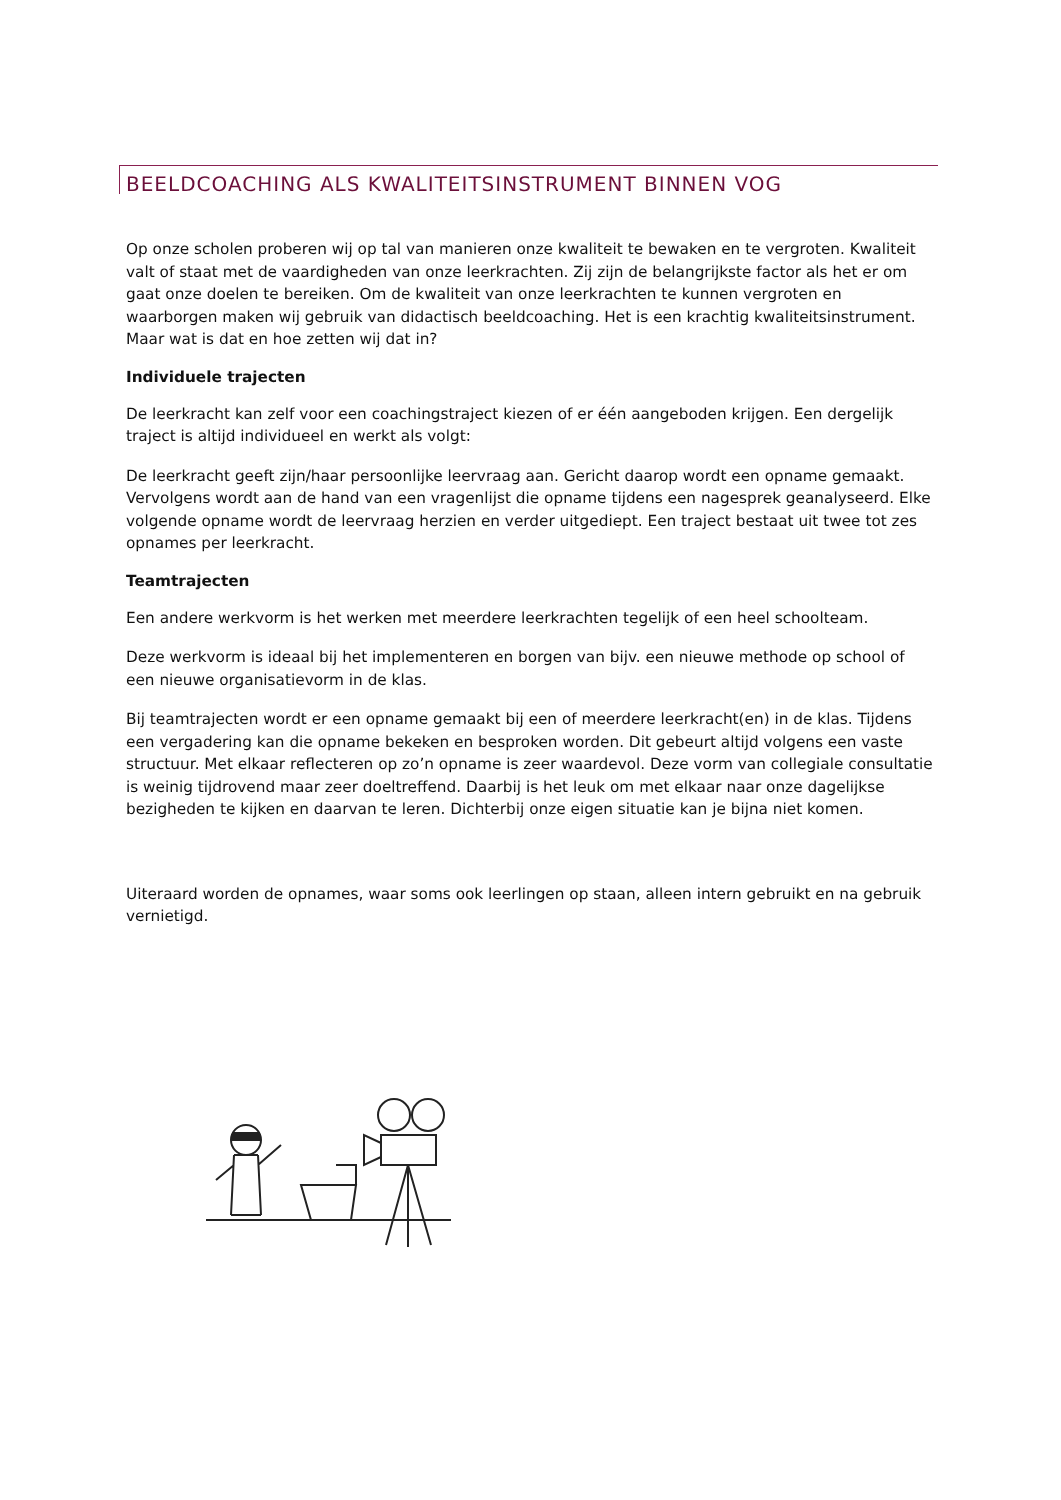BEELDCOACHING ALS KWALITEITSINSTRUMENT BINNEN VOG
Op onze scholen proberen wij op tal van manieren onze kwaliteit te bewaken en te vergroten. Kwaliteit valt of staat met de vaardigheden van onze leerkrachten. Zij zijn de belangrijkste factor als het er om gaat onze doelen te bereiken. Om de kwaliteit van onze leerkrachten te kunnen vergroten en waarborgen maken wij gebruik van didactisch beeldcoaching. Het is een krachtig kwaliteitsinstrument. Maar wat is dat en hoe zetten wij dat in?
Individuele trajecten
De leerkracht kan zelf voor een coachingstraject kiezen of er één aangeboden krijgen. Een dergelijk traject is altijd individueel en werkt als volgt:
De leerkracht geeft zijn/haar persoonlijke leervraag aan. Gericht daarop wordt een opname gemaakt. Vervolgens wordt aan de hand van een vragenlijst die opname tijdens een nagesprek geanalyseerd. Elke volgende opname wordt de leervraag herzien en verder uitgediept. Een traject bestaat uit twee tot zes opnames per leerkracht.
Teamtrajecten
Een andere werkvorm is het werken met meerdere leerkrachten tegelijk of een heel schoolteam.
Deze werkvorm is ideaal bij het implementeren en borgen van bijv. een nieuwe methode op school of een nieuwe organisatievorm in de klas.
Bij teamtrajecten wordt er een opname gemaakt bij een of meerdere leerkracht(en) in de klas. Tijdens een vergadering kan die opname bekeken en besproken worden. Dit gebeurt altijd volgens een vaste structuur. Met elkaar reflecteren op zo’n opname is zeer waardevol. Deze vorm van collegiale consultatie is weinig tijdrovend maar zeer doeltreffend. Daarbij is het leuk om met elkaar naar onze dagelijkse bezigheden te kijken en daarvan te leren. Dichterbij onze eigen situatie kan je bijna niet komen.
Uiteraard worden de opnames, waar soms ook leerlingen op staan, alleen intern gebruikt en na gebruik vernietigd.